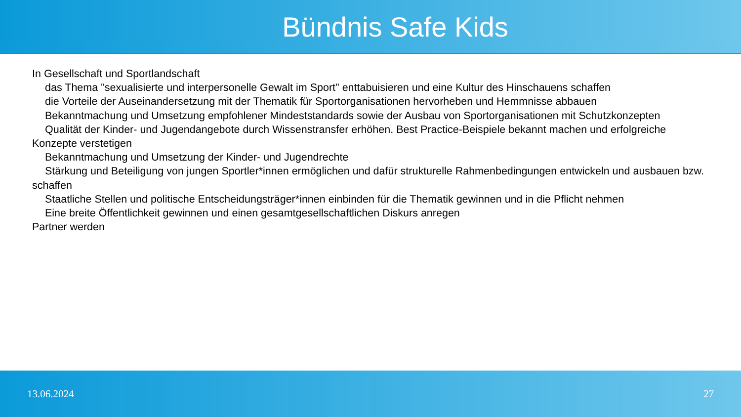Bündnis Safe Kids
In Gesellschaft und Sportlandschaft
das Thema "sexualisierte und interpersonelle Gewalt im Sport" enttabuisieren und eine Kultur des Hinschauens schaffen
die Vorteile der Auseinandersetzung mit der Thematik für Sportorganisationen hervorheben und Hemmnisse abbauen
Bekanntmachung und Umsetzung empfohlener Mindeststandards sowie der Ausbau von Sportorganisationen mit Schutzkonzepten
Qualität der Kinder- und Jugendangebote durch Wissenstransfer erhöhen. Best Practice-Beispiele bekannt machen und erfolgreiche Konzepte verstetigen
Bekanntmachung und Umsetzung der Kinder- und Jugendrechte
Stärkung und Beteiligung von jungen Sportler*innen ermöglichen und dafür strukturelle Rahmenbedingungen entwickeln und ausbauen bzw. schaffen
Staatliche Stellen und politische Entscheidungsträger*innen einbinden für die Thematik gewinnen und in die Pflicht nehmen
Eine breite Öffentlichkeit gewinnen und einen gesamtgesellschaftlichen Diskurs anregen
Partner werden
13.06.2024 27